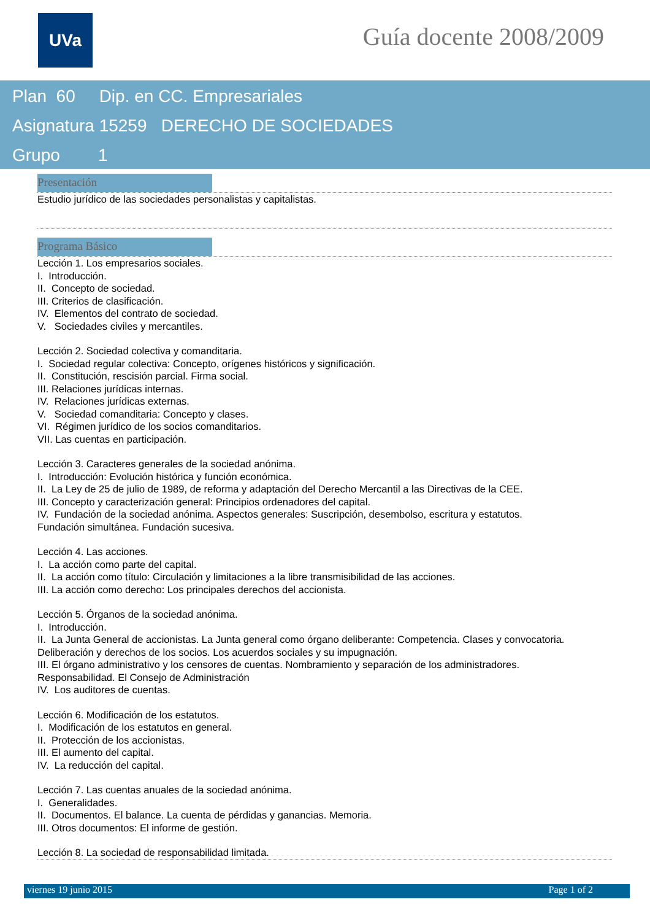UVa Guía docente 2008/2009
Plan 60 Dip. en CC. Empresariales
Asignatura 15259 DERECHO DE SOCIEDADES
Grupo 1
Presentación
Estudio jurídico de las sociedades personalistas y capitalistas.
Programa Básico
Lección 1. Los empresarios sociales.
I. Introducción.
II. Concepto de sociedad.
III. Criterios de clasificación.
IV. Elementos del contrato de sociedad.
V. Sociedades civiles y mercantiles.
Lección 2. Sociedad colectiva y comanditaria.
I. Sociedad regular colectiva: Concepto, orígenes históricos y significación.
II. Constitución, rescisión parcial. Firma social.
III. Relaciones jurídicas internas.
IV. Relaciones jurídicas externas.
V. Sociedad comanditaria: Concepto y clases.
VI. Régimen jurídico de los socios comanditarios.
VII. Las cuentas en participación.
Lección 3. Caracteres generales de la sociedad anónima.
I. Introducción: Evolución histórica y función económica.
II. La Ley de 25 de julio de 1989, de reforma y adaptación del Derecho Mercantil a las Directivas de la CEE.
III. Concepto y caracterización general: Principios ordenadores del capital.
IV. Fundación de la sociedad anónima. Aspectos generales: Suscripción, desembolso, escritura y estatutos.
Fundación simultánea. Fundación sucesiva.
Lección 4. Las acciones.
I. La acción como parte del capital.
II. La acción como título: Circulación y limitaciones a la libre transmisibilidad de las acciones.
III. La acción como derecho: Los principales derechos del accionista.
Lección 5. Órganos de la sociedad anónima.
I. Introducción.
II. La Junta General de accionistas. La Junta general como órgano deliberante: Competencia. Clases y convocatoria.
Deliberación y derechos de los socios. Los acuerdos sociales y su impugnación.
III. El órgano administrativo y los censores de cuentas. Nombramiento y separación de los administradores.
Responsabilidad. El Consejo de Administración
IV. Los auditores de cuentas.
Lección 6. Modificación de los estatutos.
I. Modificación de los estatutos en general.
II. Protección de los accionistas.
III. El aumento del capital.
IV. La reducción del capital.
Lección 7. Las cuentas anuales de la sociedad anónima.
I. Generalidades.
II. Documentos. El balance. La cuenta de pérdidas y ganancias. Memoria.
III. Otros documentos: El informe de gestión.
Lección 8. La sociedad de responsabilidad limitada.
viernes 19 junio 2015 Page 1 of 2